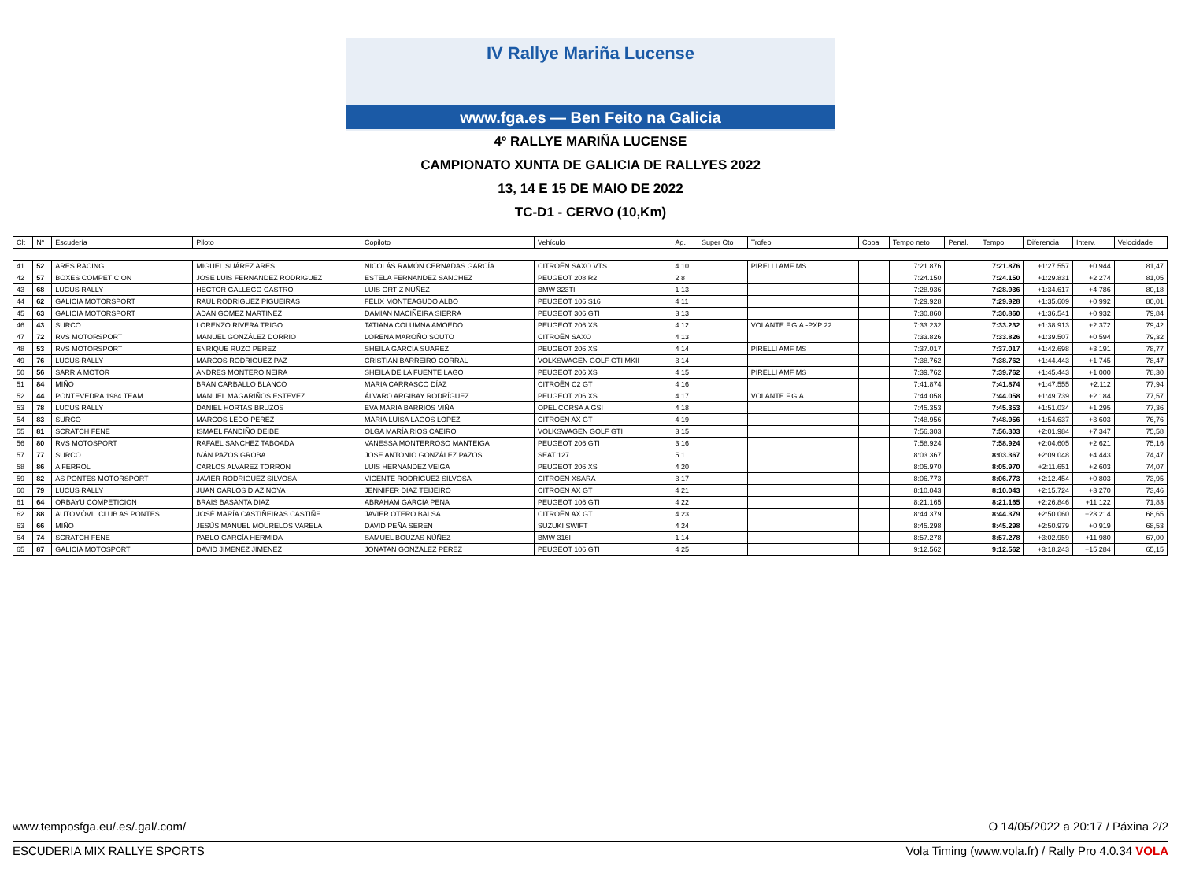IV Rallye Mariña Lucense
www.fga.es — Ben Feito na Galicia
4º RALLYE MARIÑA LUCENSE
CAMPIONATO XUNTA DE GALICIA DE RALLYES 2022
13, 14 E 15 DE MAIO DE 2022
TC-D1 - CERVO (10,Km)
| Clt | Nº | Escudería | Piloto | Copiloto | Vehículo | Ag. | Super Cto | Trofeo | Copa | Tempo neto | Penal. | Tempo | Diferencia | Interv. | Velocidade |
| --- | --- | --- | --- | --- | --- | --- | --- | --- | --- | --- | --- | --- | --- | --- | --- |
| 41 | 52 | ARES RACING | MIGUEL SUÁREZ ARES | NICOLÁS RAMÓN CERNADAS GARCÍA | CITROËN SAXO VTS | 4 10 | | PIRELLI AMF MS | | 7:21.876 | | 7:21.876 | +1:27.557 | +0.944 | 81,47 |
| 42 | 57 | BOXES COMPETICION | JOSE LUIS FERNANDEZ RODRIGUEZ | ESTELA FERNANDEZ SANCHEZ | PEUGEOT 208 R2 | 2 8 | | | | 7:24.150 | | 7:24.150 | +1:29.831 | +2.274 | 81,05 |
| 43 | 68 | LUCUS RALLY | HECTOR GALLEGO CASTRO | LUIS ORTIZ NUÑEZ | BMW 323TI | 1 13 | | | | 7:28.936 | | 7:28.936 | +1:34.617 | +4.786 | 80,18 |
| 44 | 62 | GALICIA MOTORSPORT | RAÚL RODRÍGUEZ PIGUEIRAS | FÉLIX MONTEAGUDO ALBO | PEUGEOT 106 S16 | 4 11 | | | | 7:29.928 | | 7:29.928 | +1:35.609 | +0.992 | 80,01 |
| 45 | 63 | GALICIA MOTORSPORT | ADAN GOMEZ MARTINEZ | DAMIAN MACIÑEIRA SIERRA | PEUGEOT 306 GTI | 3 13 | | | | 7:30.860 | | 7:30.860 | +1:36.541 | +0.932 | 79,84 |
| 46 | 43 | SURCO | LORENZO RIVERA TRIGO | TATIANA COLUMNA AMOEDO | PEUGEOT 206 XS | 4 12 | | VOLANTE F.G.A.-PXP 22 | | 7:33.232 | | 7:33.232 | +1:38.913 | +2.372 | 79,42 |
| 47 | 72 | RVS MOTORSPORT | MANUEL GONZÁLEZ DORRIO | LORENA MAROÑO SOUTO | CITROËN SAXO | 4 13 | | | | 7:33.826 | | 7:33.826 | +1:39.507 | +0.594 | 79,32 |
| 48 | 53 | RVS MOTORSPORT | ENRIQUE RUZO PEREZ | SHEILA GARCIA SUAREZ | PEUGEOT 206 XS | 4 14 | | PIRELLI AMF MS | | 7:37.017 | | 7:37.017 | +1:42.698 | +3.191 | 78,77 |
| 49 | 76 | LUCUS RALLY | MARCOS RODRIGUEZ PAZ | CRISTIAN BARREIRO CORRAL | VOLKSWAGEN GOLF GTI MKII | 3 14 | | | | 7:38.762 | | 7:38.762 | +1:44.443 | +1.745 | 78,47 |
| 50 | 56 | SARRIA MOTOR | ANDRES MONTERO NEIRA | SHEILA DE LA FUENTE LAGO | PEUGEOT 206 XS | 4 15 | | PIRELLI AMF MS | | 7:39.762 | | 7:39.762 | +1:45.443 | +1.000 | 78,30 |
| 51 | 84 | MIÑO | BRAN CARBALLO BLANCO | MARIA CARRASCO DÍAZ | CITROËN C2 GT | 4 16 | | | | 7:41.874 | | 7:41.874 | +1:47.555 | +2.112 | 77,94 |
| 52 | 44 | PONTEVEDRA 1984 TEAM | MANUEL MAGARIÑOS ESTEVEZ | ÁLVARO ARGIBAY RODRÍGUEZ | PEUGEOT 206 XS | 4 17 | | VOLANTE F.G.A. | | 7:44.058 | | 7:44.058 | +1:49.739 | +2.184 | 77,57 |
| 53 | 78 | LUCUS RALLY | DANIEL HORTAS BRUZOS | EVA MARIA BARRIOS VIÑA | OPEL CORSA A GSI | 4 18 | | | | 7:45.353 | | 7:45.353 | +1:51.034 | +1.295 | 77,36 |
| 54 | 83 | SURCO | MARCOS LEDO PEREZ | MARIA LUISA LAGOS LOPEZ | CITROEN AX GT | 4 19 | | | | 7:48.956 | | 7:48.956 | +1:54.637 | +3.603 | 76,76 |
| 55 | 81 | SCRATCH FENE | ISMAEL FANDIÑO DEIBE | OLGA MARÍA RIOS CAEIRO | VOLKSWAGEN GOLF GTI | 3 15 | | | | 7:56.303 | | 7:56.303 | +2:01.984 | +7.347 | 75,58 |
| 56 | 80 | RVS MOTOSPORT | RAFAEL SANCHEZ TABOADA | VANESSA MONTERROSO MANTEIGA | PEUGEOT 206 GTI | 3 16 | | | | 7:58.924 | | 7:58.924 | +2:04.605 | +2.621 | 75,16 |
| 57 | 77 | SURCO | IVÁN PAZOS GROBA | JOSE ANTONIO GONZÁLEZ PAZOS | SEAT 127 | 5 1 | | | | 8:03.367 | | 8:03.367 | +2:09.048 | +4.443 | 74,47 |
| 58 | 86 | A FERROL | CARLOS ALVAREZ TORRON | LUIS HERNANDEZ VEIGA | PEUGEOT 206 XS | 4 20 | | | | 8:05.970 | | 8:05.970 | +2:11.651 | +2.603 | 74,07 |
| 59 | 82 | AS PONTES MOTORSPORT | JAVIER RODRIGUEZ SILVOSA | VICENTE RODRIGUEZ SILVOSA | CITROEN XSARA | 3 17 | | | | 8:06.773 | | 8:06.773 | +2:12.454 | +0.803 | 73,95 |
| 60 | 79 | LUCUS RALLY | JUAN CARLOS DIAZ NOYA | JENNIFER DIAZ TEIJEIRO | CITROEN AX GT | 4 21 | | | | 8:10.043 | | 8:10.043 | +2:15.724 | +3.270 | 73,46 |
| 61 | 64 | ORBAYU COMPETICION | BRAIS BASANTA DIAZ | ABRAHAM GARCIA PENA | PEUGEOT 106 GTI | 4 22 | | | | 8:21.165 | | 8:21.165 | +2:26.846 | +11.122 | 71,83 |
| 62 | 88 | AUTOMÓVIL CLUB AS PONTES | JOSÉ MARÍA CASTIÑEIRAS CASTIÑE | JAVIER OTERO BALSA | CITROËN AX GT | 4 23 | | | | 8:44.379 | | 8:44.379 | +2:50.060 | +23.214 | 68,65 |
| 63 | 66 | MIÑO | JESÚS MANUEL MOURELOS VARELA | DAVID PEÑA SEREN | SUZUKI SWIFT | 4 24 | | | | 8:45.298 | | 8:45.298 | +2:50.979 | +0.919 | 68,53 |
| 64 | 74 | SCRATCH FENE | PABLO GARCÍA HERMIDA | SAMUEL BOUZAS NÚÑEZ | BMW 316I | 1 14 | | | | 8:57.278 | | 8:57.278 | +3:02.959 | +11.980 | 67,00 |
| 65 | 87 | GALICIA MOTOSPORT | DAVID JIMÉNEZ JIMÉNEZ | JONATAN GONZÁLEZ PÉREZ | PEUGEOT 106 GTI | 4 25 | | | | 9:12.562 | | 9:12.562 | +3:18.243 | +15.284 | 65,15 |
www.temposfga.eu/.es/.gal/.com/ O 14/05/2022 a 20:17 / Páxina 2/2
ESCUDERIA MIX RALLYE SPORTS Vola Timing (www.vola.fr) / Rally Pro 4.0.34 VOLA